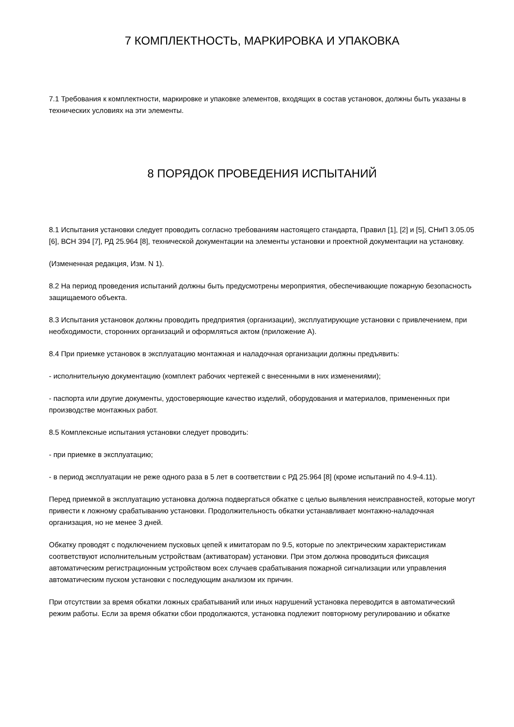7 КОМПЛЕКТНОСТЬ, МАРКИРОВКА И УПАКОВКА
7.1 Требования к комплектности, маркировке и упаковке элементов, входящих в состав установок, должны быть указаны в технических условиях на эти элементы.
8 ПОРЯДОК ПРОВЕДЕНИЯ ИСПЫТАНИЙ
8.1 Испытания установки следует проводить согласно требованиям настоящего стандарта, Правил [1], [2] и [5], СНиП 3.05.05 [6], ВСН 394 [7], РД 25.964 [8], технической документации на элементы установки и проектной документации на установку.
(Измененная редакция, Изм. N 1).
8.2 На период проведения испытаний должны быть предусмотрены мероприятия, обеспечивающие пожарную безопасность защищаемого объекта.
8.3 Испытания установок должны проводить предприятия (организации), эксплуатирующие установки с привлечением, при необходимости, сторонних организаций и оформляться актом (приложение А).
8.4 При приемке установок в эксплуатацию монтажная и наладочная организации должны предъявить:
- исполнительную документацию (комплект рабочих чертежей с внесенными в них изменениями);
- паспорта или другие документы, удостоверяющие качество изделий, оборудования и материалов, примененных при производстве монтажных работ.
8.5 Комплексные испытания установки следует проводить:
- при приемке в эксплуатацию;
- в период эксплуатации не реже одного раза в 5 лет в соответствии с РД 25.964 [8] (кроме испытаний по 4.9-4.11).
Перед приемкой в эксплуатацию установка должна подвергаться обкатке с целью выявления неисправностей, которые могут привести к ложному срабатыванию установки. Продолжительность обкатки устанавливает монтажно-наладочная организация, но не менее 3 дней.
Обкатку проводят с подключением пусковых цепей к имитаторам по 9.5, которые по электрическим характеристикам соответствуют исполнительным устройствам (активаторам) установки. При этом должна проводиться фиксация автоматическим регистрационным устройством всех случаев срабатывания пожарной сигнализации или управления автоматическим пуском установки с последующим анализом их причин.
При отсутствии за время обкатки ложных срабатываний или иных нарушений установка переводится в автоматический режим работы. Если за время обкатки сбои продолжаются, установка подлежит повторному регулированию и обкатке